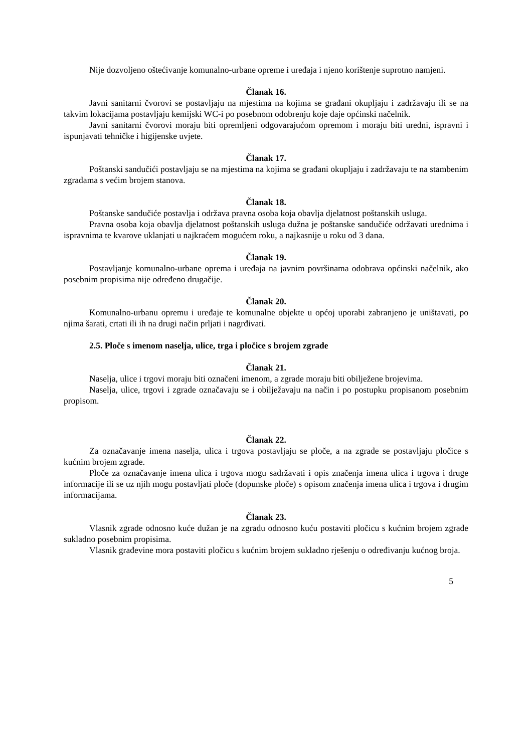Nije dozvoljeno oštećivanje komunalno-urbane opreme i uređaja i njeno korištenje suprotno namjeni.
Članak 16.
Javni sanitarni čvorovi se postavljaju na mjestima na kojima se građani okupljaju i zadržavaju ili se na takvim lokacijama postavljaju kemijski WC-i po posebnom odobrenju koje daje općinski načelnik.
Javni sanitarni čvorovi moraju biti opremljeni odgovarajućom opremom i moraju biti uredni, ispravni i ispunjavati tehničke i higijenske uvjete.
Članak 17.
Poštanski sandučići postavljaju se na mjestima na kojima se građani okupljaju i zadržavaju te na stambenim zgradama s većim brojem stanova.
Članak 18.
Poštanske sandučiće postavlja i održava pravna osoba koja obavlja djelatnost poštanskih usluga.
Pravna osoba koja obavlja djelatnost poštanskih usluga dužna je poštanske sandučiće održavati urednima i ispravnima te kvarove uklanjati u najkraćem mogućem roku, a najkasnije u roku od 3 dana.
Članak 19.
Postavljanje komunalno-urbane oprema i uređaja na javnim površinama odobrava općinski načelnik, ako posebnim propisima nije određeno drugačije.
Članak 20.
Komunalno-urbanu opremu i uređaje te komunalne objekte u općoj uporabi zabranjeno je uništavati, po njima šarati, crtati ili ih na drugi način prljati i nagrđivati.
2.5. Ploče s imenom naselja, ulice, trga i pločice s brojem zgrade
Članak 21.
Naselja, ulice i trgovi moraju biti označeni imenom, a zgrade moraju biti obilježene brojevima.
Naselja, ulice, trgovi i zgrade označavaju se i obilježavaju na način i po postupku propisanom posebnim propisom.
Članak 22.
Za označavanje imena naselja, ulica i trgova postavljaju se ploče, a na zgrade se postavljaju pločice s kućnim brojem zgrade.
Ploče za označavanje imena ulica i trgova mogu sadržavati i opis značenja imena ulica i trgova i druge informacije ili se uz njih mogu postavljati ploče (dopunske ploče) s opisom značenja imena ulica i trgova i drugim informacijama.
Članak 23.
Vlasnik zgrade odnosno kuće dužan je na zgradu odnosno kuću postaviti pločicu s kućnim brojem zgrade sukladno posebnim propisima.
Vlasnik građevine mora postaviti pločicu s kućnim brojem sukladno rješenju o određivanju kućnog broja.
5